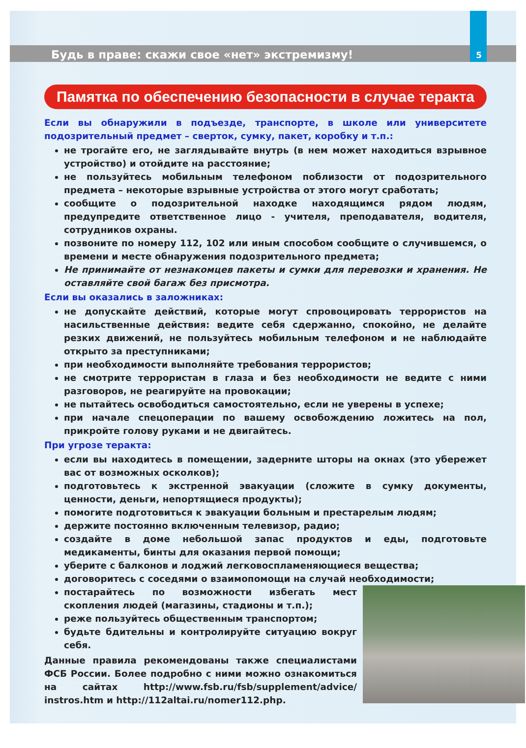Будь в праве: скажи свое «нет» экстремизму! 5
Памятка по обеспечению безопасности в случае теракта
Если вы обнаружили в подъезде, транспорте, в школе или университете подозрительный предмет – сверток, сумку, пакет, коробку и т.п.:
не трогайте его, не заглядывайте внутрь (в нем может находиться взрывное устройство) и отойдите на расстояние;
не пользуйтесь мобильным телефоном поблизости от подозрительного предмета – некоторые взрывные устройства от этого могут сработать;
сообщите о подозрительной находке находящимся рядом людям, предупредите ответственное лицо - учителя, преподавателя, водителя, сотрудников охраны.
позвоните по номеру 112, 102 или иным способом сообщите о случившемся, о времени и месте обнаружения подозрительного предмета;
Не принимайте от незнакомцев пакеты и сумки для перевозки и хранения. Не оставляйте свой багаж без присмотра.
Если вы оказались в заложниках:
не допускайте действий, которые могут спровоцировать террористов на насильственные действия: ведите себя сдержанно, спокойно, не делайте резких движений, не пользуйтесь мобильным телефоном и не наблюдайте открыто за преступниками;
при необходимости выполняйте требования террористов;
не смотрите террористам в глаза и без необходимости не ведите с ними разговоров, не реагируйте на провокации;
не пытайтесь освободиться самостоятельно, если не уверены в успехе;
при начале спецоперации по вашему освобождению ложитесь на пол, прикройте голову руками и не двигайтесь.
При угрозе теракта:
если вы находитесь в помещении, задерните шторы на окнах (это убережет вас от возможных осколков);
подготовьтесь к экстренной эвакуации (сложите в сумку документы, ценности, деньги, непортящиеся продукты);
помогите подготовиться к эвакуации больным и престарелым людям;
держите постоянно включенным телевизор, радио;
создайте в доме небольшой запас продуктов и еды, подготовьте медикаменты, бинты для оказания первой помощи;
уберите с балконов и лоджий легковоспламеняющиеся вещества;
договоритесь с соседями о взаимопомощи на случай необходимости;
постарайтесь по возможности избегать мест скопления людей (магазины, стадионы и т.п.);
реже пользуйтесь общественным транспортом;
будьте бдительны и контролируйте ситуацию вокруг себя.
Данные правила рекомендованы также специалистами ФСБ России. Более подробно с ними можно ознакомиться на сайтах http://www.fsb.ru/fsb/supplement/advice/ instros.htm и http://112altai.ru/nomer112.php.